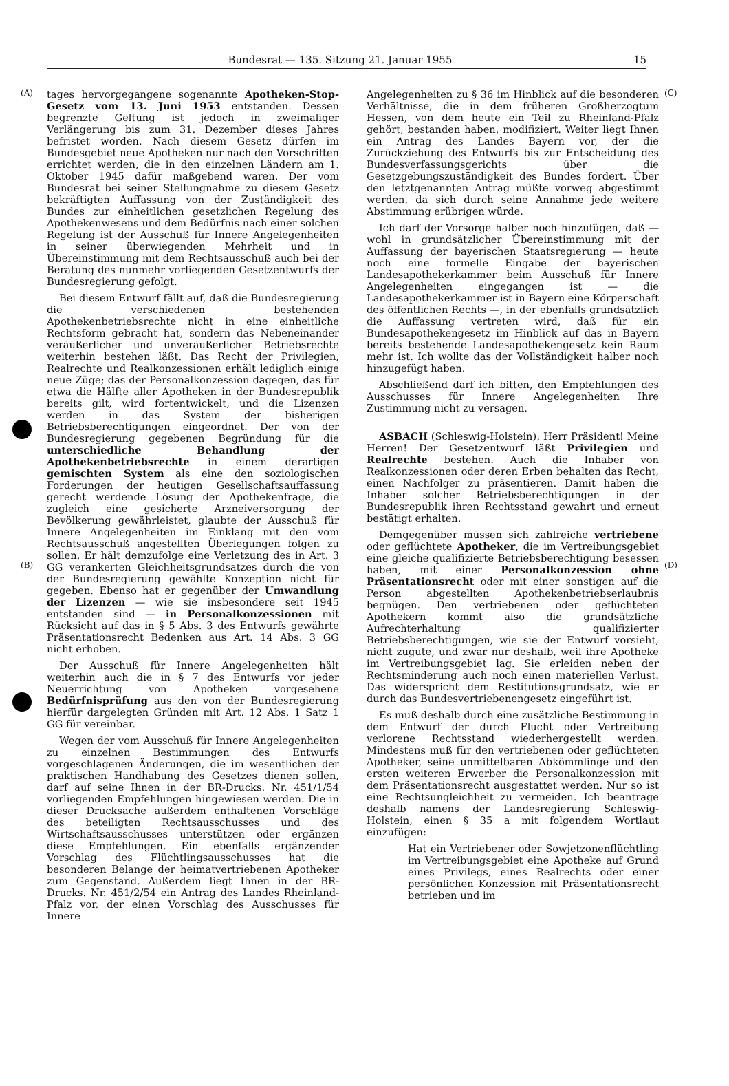Bundesrat — 135. Sitzung 21. Januar 1955 15
(A)
(B)
tages hervorgegangene sogenannte Apotheken-Stop-Gesetz vom 13. Juni 1953 entstanden. Dessen begrenzte Geltung ist jedoch in zweimaliger Verlängerung bis zum 31. Dezember dieses Jahres befristet worden. Nach diesem Gesetz dürfen im Bundesgebiet neue Apotheken nur nach den Vorschriften errichtet werden, die in den einzelnen Ländern am 1. Oktober 1945 dafür maßgebend waren. Der vom Bundesrat bei seiner Stellungnahme zu diesem Gesetz bekräftigten Auffassung von der Zuständigkeit des Bundes zur einheitlichen gesetzlichen Regelung des Apothekenwesens und dem Bedürfnis nach einer solchen Regelung ist der Ausschuß für Innere Angelegenheiten in seiner überwiegenden Mehrheit und in Übereinstimmung mit dem Rechtsausschuß auch bei der Beratung des nunmehr vorliegenden Gesetzentwurfs der Bundesregierung gefolgt.
Bei diesem Entwurf fällt auf, daß die Bundesregierung die verschiedenen bestehenden Apothekenbetriebsrechte nicht in eine einheitliche Rechtsform gebracht hat, sondern das Nebeneinander veräußerlicher und unveräußerlicher Betriebsrechte weiterhin bestehen läßt. Das Recht der Privilegien, Realrechte und Realkonzessionen erhält lediglich einige neue Züge; das der Personalkonzession dagegen, das für etwa die Hälfte aller Apotheken in der Bundesrepublik bereits gilt, wird fortentwickelt, und die Lizenzen werden in das System der bisherigen Betriebsberechtigungen eingeordnet. Der von der Bundesregierung gegebenen Begründung für die unterschiedliche Behandlung der Apothekenbetriebsrechte in einem derartigen gemischten System als eine den soziologischen Forderungen der heutigen Gesellschaftsauffassung gerecht werdende Lösung der Apothekenfrage, die zugleich eine gesicherte Arzneiversorgung der Bevölkerung gewährleistet, glaubte der Ausschuß für Innere Angelegenheiten im Einklang mit den vom Rechtsausschuß angestellten Überlegungen folgen zu sollen. Er hält demzufolge eine Verletzung des in Art. 3 GG verankerten Gleichheitsgrundsatzes durch die von der Bundesregierung gewählte Konzeption nicht für gegeben. Ebenso hat er gegenüber der Umwandlung der Lizenzen — wie sie insbesondere seit 1945 entstanden sind — in Personalkonzessionen mit Rücksicht auf das in § 5 Abs. 3 des Entwurfs gewährte Präsentationsrecht Bedenken aus Art. 14 Abs. 3 GG nicht erhoben.
Der Ausschuß für Innere Angelegenheiten hält weiterhin auch die in § 7 des Entwurfs vor jeder Neuerrichtung von Apotheken vorgesehene Bedürfnisprüfung aus den von der Bundesregierung hierfür dargelegten Gründen mit Art. 12 Abs. 1 Satz 1 GG für vereinbar.
Wegen der vom Ausschuß für Innere Angelegenheiten zu einzelnen Bestimmungen des Entwurfs vorgeschlagenen Änderungen, die im wesentlichen der praktischen Handhabung des Gesetzes dienen sollen, darf auf seine Ihnen in der BR-Drucks. Nr. 451/1/54 vorliegenden Empfehlungen hingewiesen werden. Die in dieser Drucksache außerdem enthaltenen Vorschläge des beteiligten Rechtsausschusses und des Wirtschaftsausschusses unterstützen oder ergänzen diese Empfehlungen. Ein ebenfalls ergänzender Vorschlag des Flüchtlingsausschusses hat die besonderen Belange der heimatvertriebenen Apotheker zum Gegenstand. Außerdem liegt Ihnen in der BR-Drucks. Nr. 451/2/54 ein Antrag des Landes Rheinland-Pfalz vor, der einen Vorschlag des Ausschusses für Innere
Angelegenheiten zu § 36 im Hinblick auf die besonderen Verhältnisse, die in dem früheren Großherzogtum Hessen, von dem heute ein Teil zu Rheinland-Pfalz gehört, bestanden haben, modifiziert. Weiter liegt Ihnen ein Antrag des Landes Bayern vor, der die Zurückziehung des Entwurfs bis zur Entscheidung des Bundesverfassungsgerichts über die Gesetzgebungszuständigkeit des Bundes fordert. Über den letztgenannten Antrag müßte vorweg abgestimmt werden, da sich durch seine Annahme jede weitere Abstimmung erübrigen würde.
Ich darf der Vorsorge halber noch hinzufügen, daß — wohl in grundsätzlicher Übereinstimmung mit der Auffassung der bayerischen Staatsregierung — heute noch eine formelle Eingabe der bayerischen Landesapothekerkammer beim Ausschuß für Innere Angelegenheiten eingegangen ist — die Landesapothekerkammer ist in Bayern eine Körperschaft des öffentlichen Rechts —, in der ebenfalls grundsätzlich die Auffassung vertreten wird, daß für ein Bundesapothekengesetz im Hinblick auf das in Bayern bereits bestehende Landesapothekengesetz kein Raum mehr ist. Ich wollte das der Vollständigkeit halber noch hinzugefügt haben.
Abschließend darf ich bitten, den Empfehlungen des Ausschusses für Innere Angelegenheiten Ihre Zustimmung nicht zu versagen.
ASBACH (Schleswig-Holstein): Herr Präsident! Meine Herren! Der Gesetzentwurf läßt Privilegien und Realrechte bestehen. Auch die Inhaber von Realkonzessionen oder deren Erben behalten das Recht, einen Nachfolger zu präsentieren. Damit haben die Inhaber solcher Betriebsberechtigungen in der Bundesrepublik ihren Rechtsstand gewahrt und erneut bestätigt erhalten.
Demgegenüber müssen sich zahlreiche vertriebene oder geflüchtete Apotheker, die im Vertreibungsgebiet eine gleiche qualifizierte Betriebsberechtigung besessen haben, mit einer Personalkonzession ohne Präsentationsrecht oder mit einer sonstigen auf die Person abgestellten Apothekenbetriebserlaubnis begnügen. Den vertriebenen oder geflüchteten Apothekern kommt also die grundsätzliche Aufrechterhaltung qualifizierter Betriebsberechtigungen, wie sie der Entwurf vorsieht, nicht zugute, und zwar nur deshalb, weil ihre Apotheke im Vertreibungsgebiet lag. Sie erleiden neben der Rechtsminderung auch noch einen materiellen Verlust. Das widerspricht dem Restitutionsgrundsatz, wie er durch das Bundesvertriebenengesetz eingeführt ist.
Es muß deshalb durch eine zusätzliche Bestimmung in dem Entwurf der durch Flucht oder Vertreibung verlorene Rechtsstand wiederhergestellt werden. Mindestens muß für den vertriebenen oder geflüchteten Apotheker, seine unmittelbaren Abkömmlinge und den ersten weiteren Erwerber die Personalkonzession mit dem Präsentationsrecht ausgestattet werden. Nur so ist eine Rechtsungleichheit zu vermeiden. Ich beantrage deshalb namens der Landesregierung Schleswig-Holstein, einen § 35 a mit folgendem Wortlaut einzufügen:
Hat ein Vertriebener oder Sowjetzonenflüchtling im Vertreibungsgebiet eine Apotheke auf Grund eines Privilegs, eines Realrechts oder einer persönlichen Konzession mit Präsentationsrecht betrieben und im
(C)
(D)